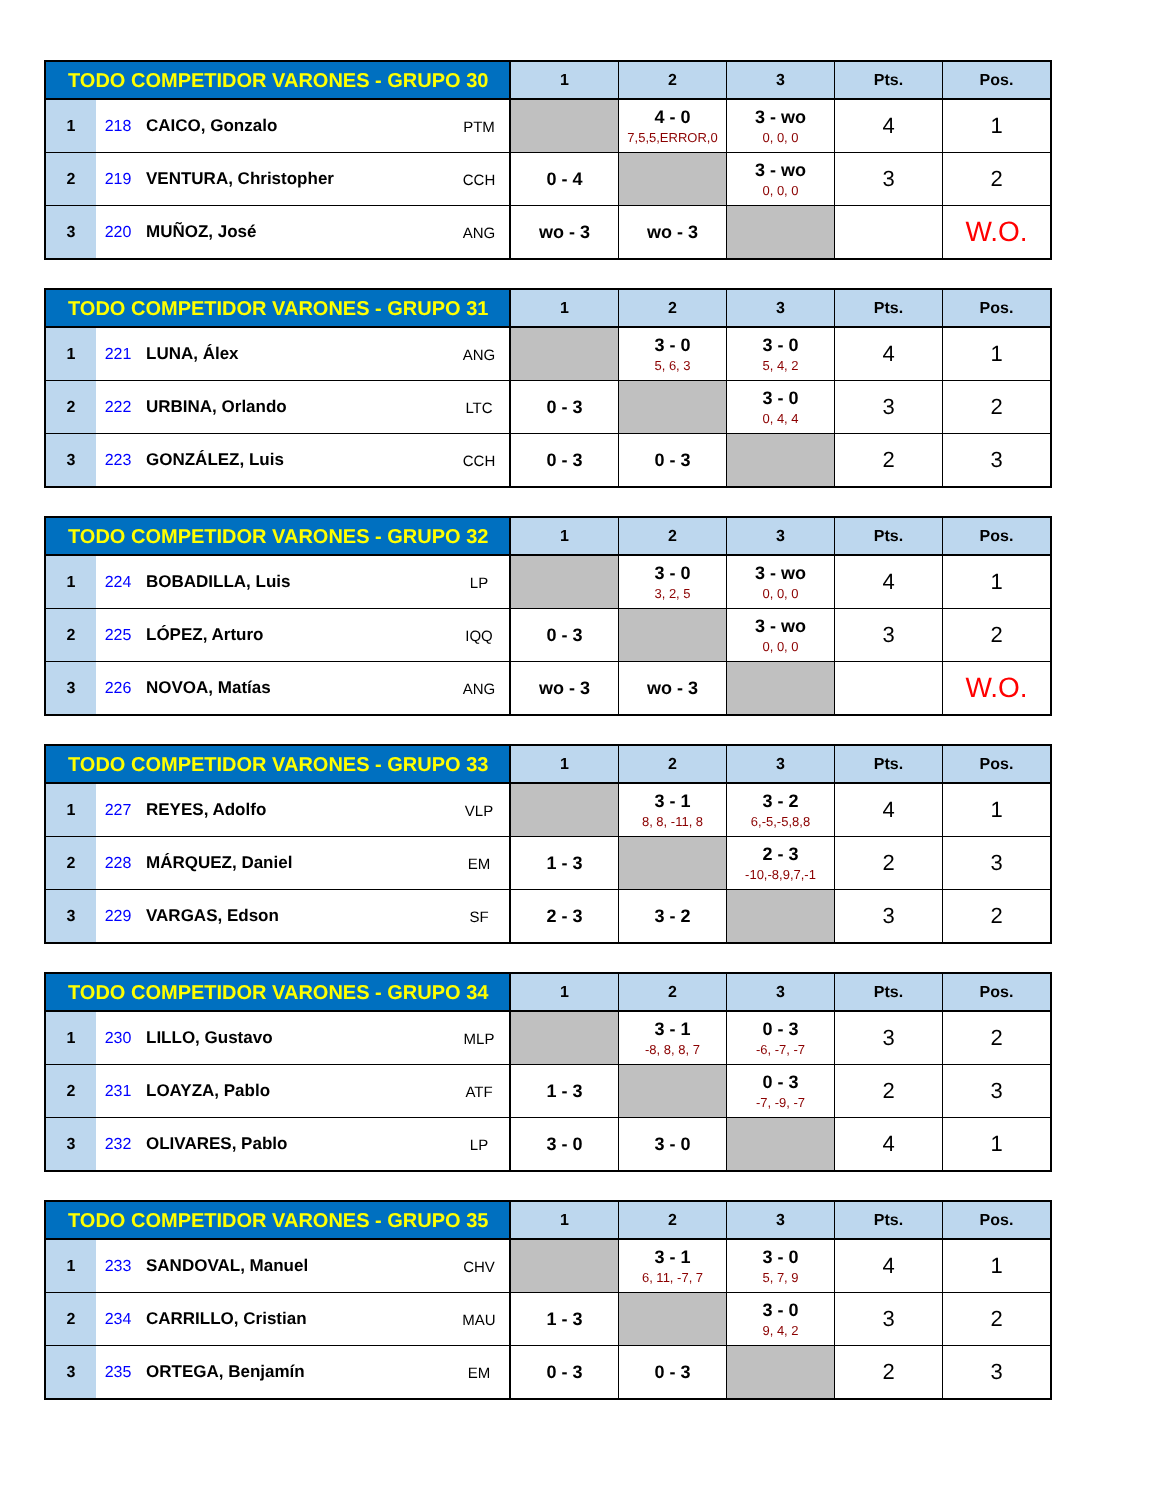| TODO COMPETIDOR VARONES - GRUPO 30 | | | | 1 | 2 | 3 | Pts. | Pos. |
| --- | --- | --- | --- | --- | --- | --- | --- | --- |
| 1 | 218 | CAICO, Gonzalo | PTM | | 4 - 0 7,5,5,ERROR,0 | 3 - wo 0, 0, 0 | 4 | 1 |
| 2 | 219 | VENTURA, Christopher | CCH | 0 - 4 | | 3 - wo 0, 0, 0 | 3 | 2 |
| 3 | 220 | MUÑOZ, José | ANG | wo - 3 | wo - 3 | | | W.O. |
| TODO COMPETIDOR VARONES - GRUPO 31 | | | | 1 | 2 | 3 | Pts. | Pos. |
| --- | --- | --- | --- | --- | --- | --- | --- | --- |
| 1 | 221 | LUNA, Álex | ANG | | 3 - 0 5, 6, 3 | 3 - 0 5, 4, 2 | 4 | 1 |
| 2 | 222 | URBINA, Orlando | LTC | 0 - 3 | | 3 - 0 0, 4, 4 | 3 | 2 |
| 3 | 223 | GONZÁLEZ, Luis | CCH | 0 - 3 | 0 - 3 | | 2 | 3 |
| TODO COMPETIDOR VARONES - GRUPO 32 | | | | 1 | 2 | 3 | Pts. | Pos. |
| --- | --- | --- | --- | --- | --- | --- | --- | --- |
| 1 | 224 | BOBADILLA, Luis | LP | | 3 - 0 3, 2, 5 | 3 - wo 0, 0, 0 | 4 | 1 |
| 2 | 225 | LÓPEZ, Arturo | IQQ | 0 - 3 | | 3 - wo 0, 0, 0 | 3 | 2 |
| 3 | 226 | NOVOA, Matías | ANG | wo - 3 | wo - 3 | | | W.O. |
| TODO COMPETIDOR VARONES - GRUPO 33 | | | | 1 | 2 | 3 | Pts. | Pos. |
| --- | --- | --- | --- | --- | --- | --- | --- | --- |
| 1 | 227 | REYES, Adolfo | VLP | | 3 - 1 8, 8, -11, 8 | 3 - 2 6,-5,-5,8,8 | 4 | 1 |
| 2 | 228 | MÁRQUEZ, Daniel | EM | 1 - 3 | | 2 - 3 -10,-8,9,7,-1 | 2 | 3 |
| 3 | 229 | VARGAS, Edson | SF | 2 - 3 | 3 - 2 | | 3 | 2 |
| TODO COMPETIDOR VARONES - GRUPO 34 | | | | 1 | 2 | 3 | Pts. | Pos. |
| --- | --- | --- | --- | --- | --- | --- | --- | --- |
| 1 | 230 | LILLO, Gustavo | MLP | | 3 - 1 -8, 8, 8, 7 | 0 - 3 -6, -7, -7 | 3 | 2 |
| 2 | 231 | LOAYZA, Pablo | ATF | 1 - 3 | | 0 - 3 -7, -9, -7 | 2 | 3 |
| 3 | 232 | OLIVARES, Pablo | LP | 3 - 0 | 3 - 0 | | 4 | 1 |
| TODO COMPETIDOR VARONES - GRUPO 35 | | | | 1 | 2 | 3 | Pts. | Pos. |
| --- | --- | --- | --- | --- | --- | --- | --- | --- |
| 1 | 233 | SANDOVAL, Manuel | CHV | | 3 - 1 6, 11, -7, 7 | 3 - 0 5, 7, 9 | 4 | 1 |
| 2 | 234 | CARRILLO, Cristian | MAU | 1 - 3 | | 3 - 0 9, 4, 2 | 3 | 2 |
| 3 | 235 | ORTEGA, Benjamín | EM | 0 - 3 | 0 - 3 | | 2 | 3 |